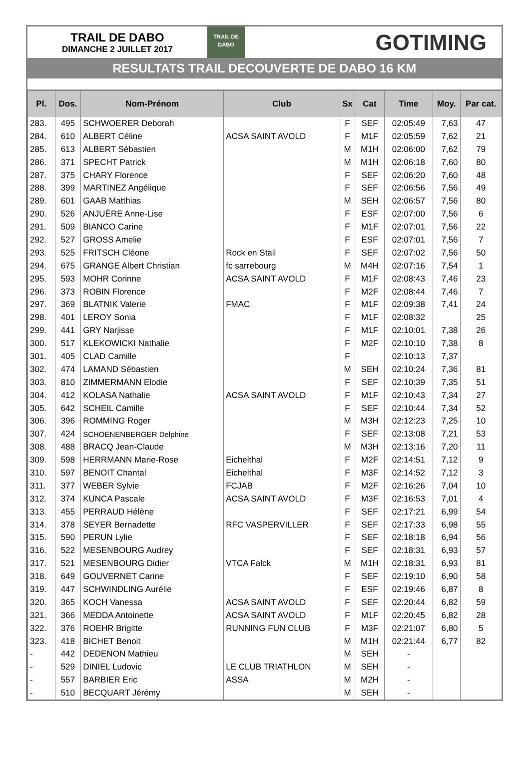TRAIL DE DABO
DIMANCHE 2 JUILLET 2017
TRAIL DE
DABO
GOTIMING
RESULTATS TRAIL DECOUVERTE DE DABO 16 KM
| Pl. | Dos. | Nom-Prénom | Club | Sx | Cat | Time | Moy. | Par cat. |
| --- | --- | --- | --- | --- | --- | --- | --- | --- |
| 283. | 495 | SCHWOERER Deborah | | F | SEF | 02:05:49 | 7,63 | 47 |
| 284. | 610 | ALBERT Céline | ACSA SAINT AVOLD | F | M1F | 02:05:59 | 7,62 | 21 |
| 285. | 613 | ALBERT Sébastien | | M | M1H | 02:06:00 | 7,62 | 79 |
| 286. | 371 | SPECHT Patrick | | M | M1H | 02:06:18 | 7,60 | 80 |
| 287. | 375 | CHARY Florence | | F | SEF | 02:06:20 | 7,60 | 48 |
| 288. | 399 | MARTINEZ Angélique | | F | SEF | 02:06:56 | 7,56 | 49 |
| 289. | 601 | GAAB Matthias | | M | SEH | 02:06:57 | 7,56 | 80 |
| 290. | 526 | ANJUÈRE Anne-Lise | | F | ESF | 02:07:00 | 7,56 | 6 |
| 291. | 509 | BIANCO Carine | | F | M1F | 02:07:01 | 7,56 | 22 |
| 292. | 527 | GROSS Amelie | | F | ESF | 02:07:01 | 7,56 | 7 |
| 293. | 525 | FRITSCH Cléone | Rock en Stail | F | SEF | 02:07:02 | 7,56 | 50 |
| 294. | 675 | GRANGE Albert Christian | fc sarrebourg | M | M4H | 02:07:16 | 7,54 | 1 |
| 295. | 593 | MOHR Corinne | ACSA SAINT AVOLD | F | M1F | 02:08:43 | 7,46 | 23 |
| 296. | 373 | ROBIN Florence | | F | M2F | 02:08:44 | 7,46 | 7 |
| 297. | 369 | BLATNIK Valerie | FMAC | F | M1F | 02:09:38 | 7,41 | 24 |
| 298. | 401 | LEROY Sonia | | F | M1F | 02:08:32 | | 25 |
| 299. | 441 | GRY Narjisse | | F | M1F | 02:10:01 | 7,38 | 26 |
| 300. | 517 | KLEKOWICKI Nathalie | | F | M2F | 02:10:10 | 7,38 | 8 |
| 301. | 405 | CLAD Camille | | F | | 02:10:13 | 7,37 | |
| 302. | 474 | LAMAND Sébastien | | M | SEH | 02:10:24 | 7,36 | 81 |
| 303. | 810 | ZIMMERMANN Elodie | | F | SEF | 02:10:39 | 7,35 | 51 |
| 304. | 412 | KOLASA Nathalie | ACSA SAINT AVOLD | F | M1F | 02:10:43 | 7,34 | 27 |
| 305. | 642 | SCHEIL Camille | | F | SEF | 02:10:44 | 7,34 | 52 |
| 306. | 396 | ROMMING Roger | | M | M3H | 02:12:23 | 7,25 | 10 |
| 307. | 424 | SCHOENENBERGER Delphine | | F | SEF | 02:13:08 | 7,21 | 53 |
| 308. | 488 | BRACQ Jean-Claude | | M | M3H | 02:13:16 | 7,20 | 11 |
| 309. | 598 | HERRMANN Marie-Rose | Eichelthal | F | M2F | 02:14:51 | 7,12 | 9 |
| 310. | 597 | BENOIT Chantal | Eichelthal | F | M3F | 02:14:52 | 7,12 | 3 |
| 311. | 377 | WEBER Sylvie | FCJAB | F | M2F | 02:16:26 | 7,04 | 10 |
| 312. | 374 | KUNCA Pascale | ACSA SAINT AVOLD | F | M3F | 02:16:53 | 7,01 | 4 |
| 313. | 455 | PERRAUD Hélène | | F | SEF | 02:17:21 | 6,99 | 54 |
| 314. | 378 | SEYER Bernadette | RFC VASPERVILLER | F | SEF | 02:17:33 | 6,98 | 55 |
| 315. | 590 | PERUN Lylie | | F | SEF | 02:18:18 | 6,94 | 56 |
| 316. | 522 | MESENBOURG Audrey | | F | SEF | 02:18:31 | 6,93 | 57 |
| 317. | 521 | MESENBOURG Didier | VTCA Falck | M | M1H | 02:18:31 | 6,93 | 81 |
| 318. | 649 | GOUVERNET Carine | | F | SEF | 02:19:10 | 6,90 | 58 |
| 319. | 447 | SCHWINDLING Aurélie | | F | ESF | 02:19:46 | 6,87 | 8 |
| 320. | 365 | KOCH Vanessa | ACSA SAINT AVOLD | F | SEF | 02:20:44 | 6,82 | 59 |
| 321. | 366 | MEDDA Antoinette | ACSA SAINT AVOLD | F | M1F | 02:20:45 | 6,82 | 28 |
| 322. | 376 | ROEHR Brigitte | RUNNING FUN CLUB | F | M3F | 02:21:07 | 6,80 | 5 |
| 323. | 418 | BICHET Benoit | | M | M1H | 02:21:44 | 6,77 | 82 |
| - | 442 | DEDENON Mathieu | | M | SEH | - | | |
| - | 529 | DINIEL Ludovic | LE CLUB TRIATHLON | M | SEH | - | | |
| - | 557 | BARBIER Eric | ASSA | M | M2H | - | | |
| - | 510 | BECQUART Jérémy | | M | SEH | - | | |